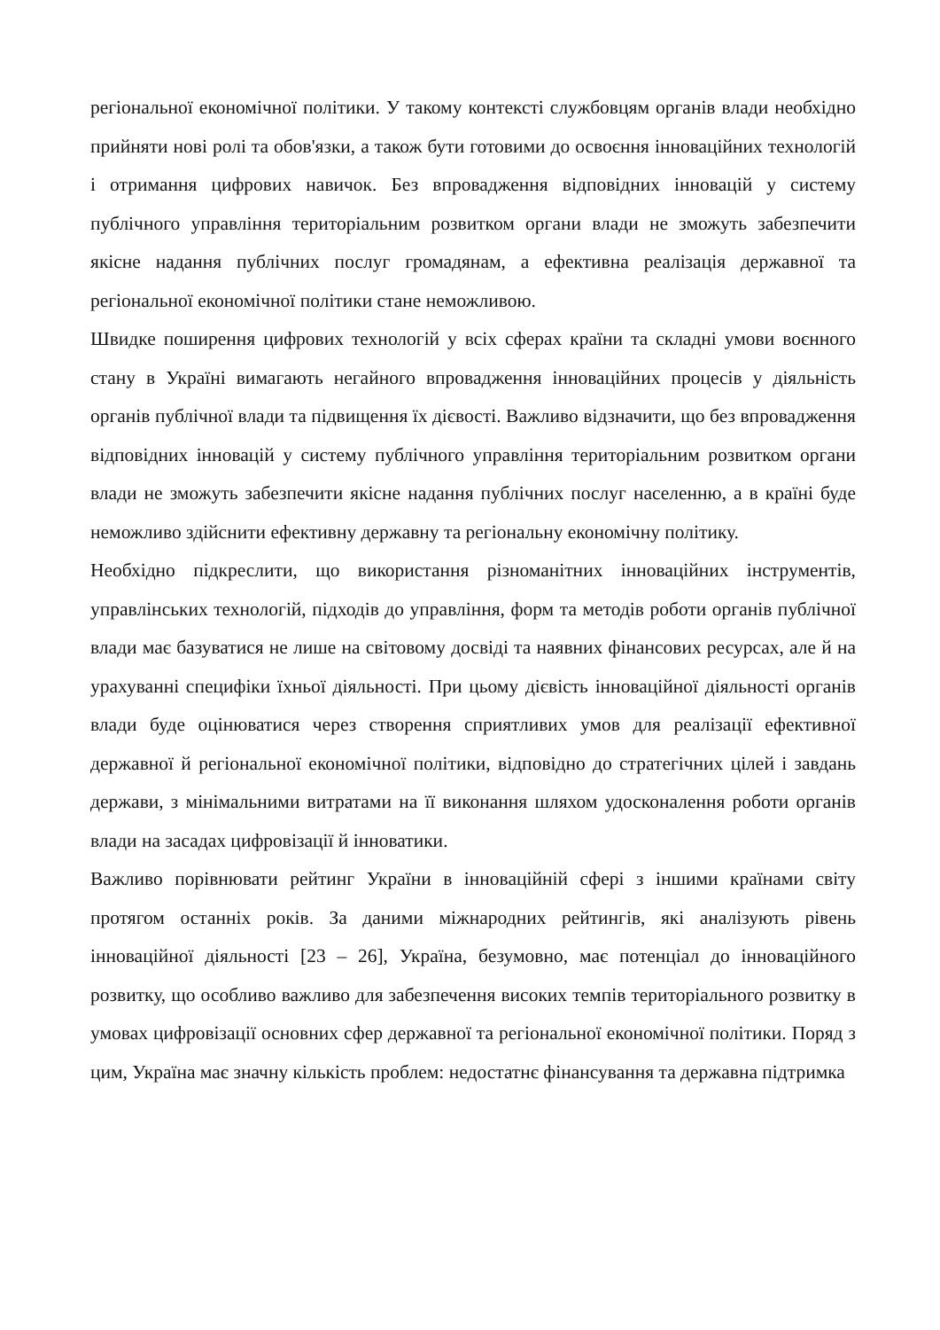регіональної економічної політики. У такому контексті службовцям органів влади необхідно прийняти нові ролі та обов'язки, а також бути готовими до освоєння інноваційних технологій і отримання цифрових навичок. Без впровадження відповідних інновацій у систему публічного управління територіальним розвитком органи влади не зможуть забезпечити якісне надання публічних послуг громадянам, а ефективна реалізація державної та регіональної економічної політики стане неможливою.
Швидке поширення цифрових технологій у всіх сферах країни та складні умови воєнного стану в Україні вимагають негайного впровадження інноваційних процесів у діяльність органів публічної влади та підвищення їх дієвості. Важливо відзначити, що без впровадження відповідних інновацій у систему публічного управління територіальним розвитком органи влади не зможуть забезпечити якісне надання публічних послуг населенню, а в країні буде неможливо здійснити ефективну державну та регіональну економічну політику.
Необхідно підкреслити, що використання різноманітних інноваційних інструментів, управлінських технологій, підходів до управління, форм та методів роботи органів публічної влади має базуватися не лише на світовому досвіді та наявних фінансових ресурсах, але й на урахуванні специфіки їхньої діяльності. При цьому дієвість інноваційної діяльності органів влади буде оцінюватися через створення сприятливих умов для реалізації ефективної державної й регіональної економічної політики, відповідно до стратегічних цілей і завдань держави, з мінімальними витратами на її виконання шляхом удосконалення роботи органів влади на засадах цифровізації й інноватики.
Важливо порівнювати рейтинг України в інноваційній сфері з іншими країнами світу протягом останніх років. За даними міжнародних рейтингів, які аналізують рівень інноваційної діяльності [23 – 26], Україна, безумовно, має потенціал до інноваційного розвитку, що особливо важливо для забезпечення високих темпів територіального розвитку в умовах цифровізації основних сфер державної та регіональної економічної політики. Поряд з цим, Україна має значну кількість проблем: недостатнє фінансування та державна підтримка